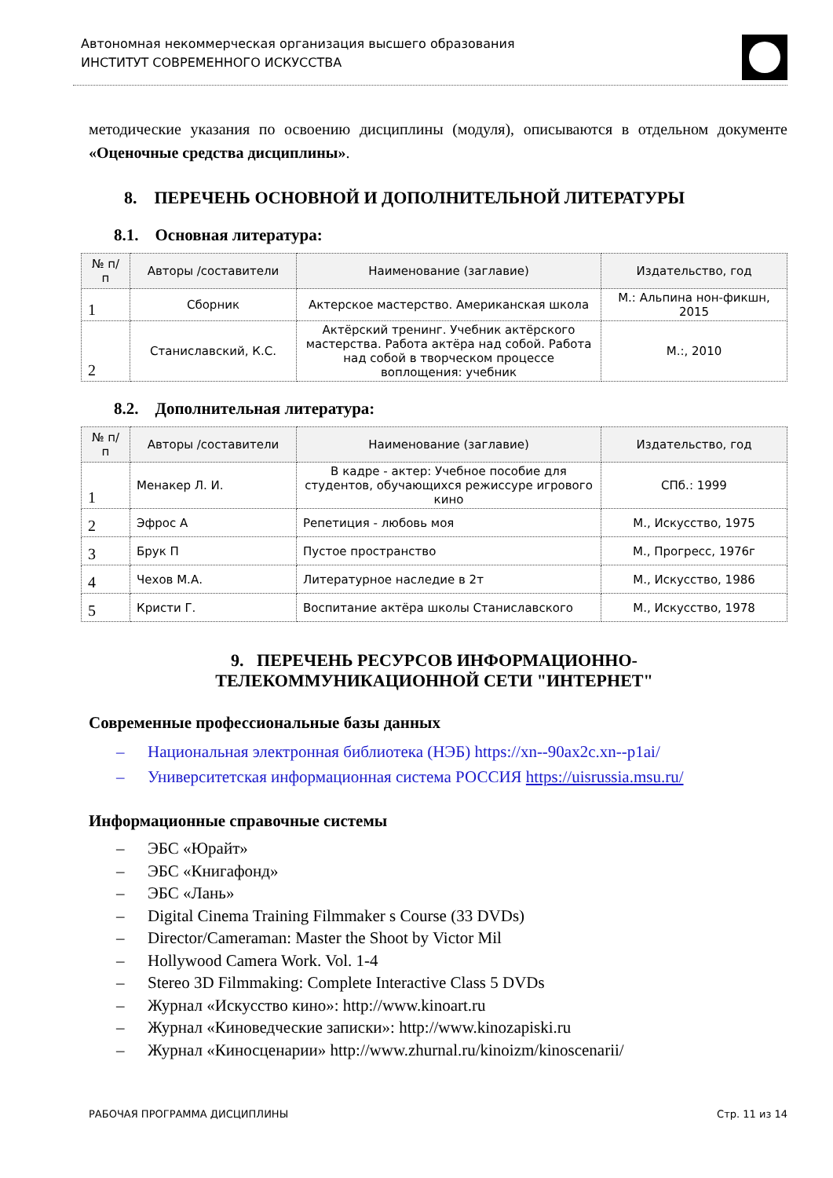Автономная некоммерческая организация высшего образования
ИНСТИТУТ СОВРЕМЕННОГО ИСКУССТВА
методические указания по освоению дисциплины (модуля), описываются в отдельном документе «Оценочные средства дисциплины».
8. ПЕРЕЧЕНЬ ОСНОВНОЙ И ДОПОЛНИТЕЛЬНОЙ ЛИТЕРАТУРЫ
8.1. Основная литература:
| № п/п | Авторы /составители | Наименование (заглавие) | Издательство, год |
| --- | --- | --- | --- |
| 1 | Сборник | Актерское мастерство. Американская школа | М.: Альпина нон-фикшн, 2015 |
| 2 | Станиславский, К.С. | Актёрский тренинг. Учебник актёрского мастерства. Работа актёра над собой. Работа над собой в творческом процессе воплощения: учебник | М.:, 2010 |
8.2. Дополнительная литература:
| № п/п | Авторы /составители | Наименование (заглавие) | Издательство, год |
| --- | --- | --- | --- |
| 1 | Менакер Л. И. | В кадре - актер: Учебное пособие для студентов, обучающихся режиссуре игрового кино | СПб.: 1999 |
| 2 | Эфрос А | Репетиция - любовь моя | М., Искусство, 1975 |
| 3 | Брук П | Пустое пространство | М., Прогресс, 1976г |
| 4 | Чехов М.А. | Литературное наследие в 2т | М., Искусство, 1986 |
| 5 | Кристи Г. | Воспитание актёра школы Станиславского | М., Искусство, 1978 |
9. ПЕРЕЧЕНЬ РЕСУРСОВ ИНФОРМАЦИОННО-
ТЕЛЕКОММУНИКАЦИОННОЙ СЕТИ "ИНТЕРНЕТ"
Современные профессиональные базы данных
– Национальная электронная библиотека (НЭБ) https://xn--90ax2c.xn--p1ai/
– Университетская информационная система РОССИЯ https://uisrussia.msu.ru/
Информационные справочные системы
– ЭБС «Юрайт»
– ЭБС «Книгафонд»
– ЭБС «Лань»
– Digital Cinema Training Filmmaker s Course (33 DVDs)
– Director/Cameraman: Master the Shoot by Victor Mil
– Hollywood Camera Work. Vol. 1-4
– Stereo 3D Filmmaking: Complete Interactive Class 5 DVDs
– Журнал «Искусство кино»: http://www.kinoart.ru
– Журнал «Киноведческие записки»: http://www.kinozapiski.ru
– Журнал «Киносценарии» http://www.zhurnal.ru/kinoizm/kinoscenarii/
РАБОЧАЯ ПРОГРАММА ДИСЦИПЛИНЫ Стр. 11 из 14